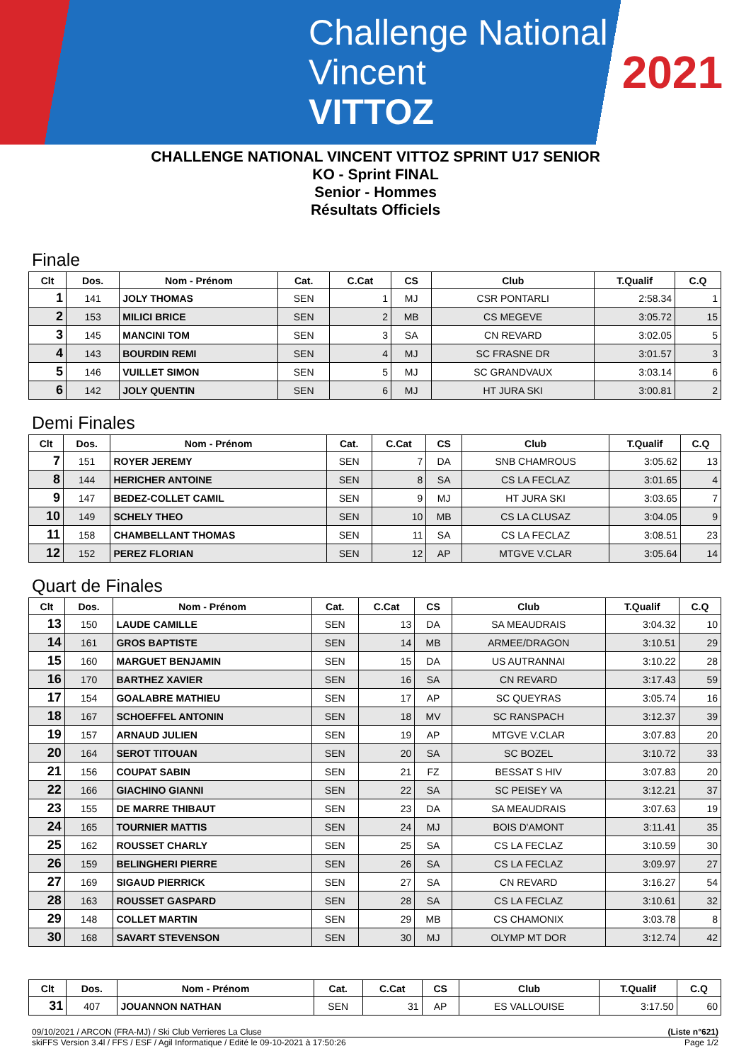Challenge National
Vincent
VITTOZ
2021
CHALLENGE NATIONAL VINCENT VITTOZ SPRINT U17 SENIOR
KO - Sprint FINAL
Senior - Hommes
Résultats Officiels
Finale
| Clt | Dos. | Nom - Prénom | Cat. | C.Cat | CS | Club | T.Qualif | C.Q |
| --- | --- | --- | --- | --- | --- | --- | --- | --- |
| 1 | 141 | JOLY THOMAS | SEN | 1 | MJ | CSR PONTARLI | 2:58.34 | 1 |
| 2 | 153 | MILICI BRICE | SEN | 2 | MB | CS MEGEVE | 3:05.72 | 15 |
| 3 | 145 | MANCINI TOM | SEN | 3 | SA | CN REVARD | 3:02.05 | 5 |
| 4 | 143 | BOURDIN REMI | SEN | 4 | MJ | SC FRASNE DR | 3:01.57 | 3 |
| 5 | 146 | VUILLET SIMON | SEN | 5 | MJ | SC GRANDVAUX | 3:03.14 | 6 |
| 6 | 142 | JOLY QUENTIN | SEN | 6 | MJ | HT JURA SKI | 3:00.81 | 2 |
Demi Finales
| Clt | Dos. | Nom - Prénom | Cat. | C.Cat | CS | Club | T.Qualif | C.Q |
| --- | --- | --- | --- | --- | --- | --- | --- | --- |
| 7 | 151 | ROYER JEREMY | SEN | 7 | DA | SNB CHAMROUS | 3:05.62 | 13 |
| 8 | 144 | HERICHER ANTOINE | SEN | 8 | SA | CS LA FECLAZ | 3:01.65 | 4 |
| 9 | 147 | BEDEZ-COLLET CAMIL | SEN | 9 | MJ | HT JURA SKI | 3:03.65 | 7 |
| 10 | 149 | SCHELY THEO | SEN | 10 | MB | CS LA CLUSAZ | 3:04.05 | 9 |
| 11 | 158 | CHAMBELLANT THOMAS | SEN | 11 | SA | CS LA FECLAZ | 3:08.51 | 23 |
| 12 | 152 | PEREZ FLORIAN | SEN | 12 | AP | MTGVE V.CLAR | 3:05.64 | 14 |
Quart de Finales
| Clt | Dos. | Nom - Prénom | Cat. | C.Cat | CS | Club | T.Qualif | C.Q |
| --- | --- | --- | --- | --- | --- | --- | --- | --- |
| 13 | 150 | LAUDE CAMILLE | SEN | 13 | DA | SA MEAUDRAIS | 3:04.32 | 10 |
| 14 | 161 | GROS BAPTISTE | SEN | 14 | MB | ARMEE/DRAGON | 3:10.51 | 29 |
| 15 | 160 | MARGUET BENJAMIN | SEN | 15 | DA | US AUTRANNAI | 3:10.22 | 28 |
| 16 | 170 | BARTHEZ XAVIER | SEN | 16 | SA | CN REVARD | 3:17.43 | 59 |
| 17 | 154 | GOALABRE MATHIEU | SEN | 17 | AP | SC QUEYRAS | 3:05.74 | 16 |
| 18 | 167 | SCHOEFFEL ANTONIN | SEN | 18 | MV | SC RANSPACH | 3:12.37 | 39 |
| 19 | 157 | ARNAUD JULIEN | SEN | 19 | AP | MTGVE V.CLAR | 3:07.83 | 20 |
| 20 | 164 | SEROT TITOUAN | SEN | 20 | SA | SC BOZEL | 3:10.72 | 33 |
| 21 | 156 | COUPAT SABIN | SEN | 21 | FZ | BESSAT S HIV | 3:07.83 | 20 |
| 22 | 166 | GIACHINO GIANNI | SEN | 22 | SA | SC PEISEY VA | 3:12.21 | 37 |
| 23 | 155 | DE MARRE THIBAUT | SEN | 23 | DA | SA MEAUDRAIS | 3:07.63 | 19 |
| 24 | 165 | TOURNIER MATTIS | SEN | 24 | MJ | BOIS D'AMONT | 3:11.41 | 35 |
| 25 | 162 | ROUSSET CHARLY | SEN | 25 | SA | CS LA FECLAZ | 3:10.59 | 30 |
| 26 | 159 | BELINGHERI PIERRE | SEN | 26 | SA | CS LA FECLAZ | 3:09.97 | 27 |
| 27 | 169 | SIGAUD PIERRICK | SEN | 27 | SA | CN REVARD | 3:16.27 | 54 |
| 28 | 163 | ROUSSET GASPARD | SEN | 28 | SA | CS LA FECLAZ | 3:10.61 | 32 |
| 29 | 148 | COLLET MARTIN | SEN | 29 | MB | CS CHAMONIX | 3:03.78 | 8 |
| 30 | 168 | SAVART STEVENSON | SEN | 30 | MJ | OLYMP MT DOR | 3:12.74 | 42 |
| Clt | Dos. | Nom - Prénom | Cat. | C.Cat | CS | Club | T.Qualif | C.Q |
| --- | --- | --- | --- | --- | --- | --- | --- | --- |
| 31 | 407 | JOUANNON NATHAN | SEN | 31 | AP | ES VALLOUISE | 3:17.50 | 60 |
09/10/2021 / ARCON (FRA-MJ) / Ski Club Verrieres La Cluse (Liste n°621)
skiFFS Version 3.4l / FFS / ESF / Agil Informatique / Edité le 09-10-2021 à 17:50:26 Page 1/2